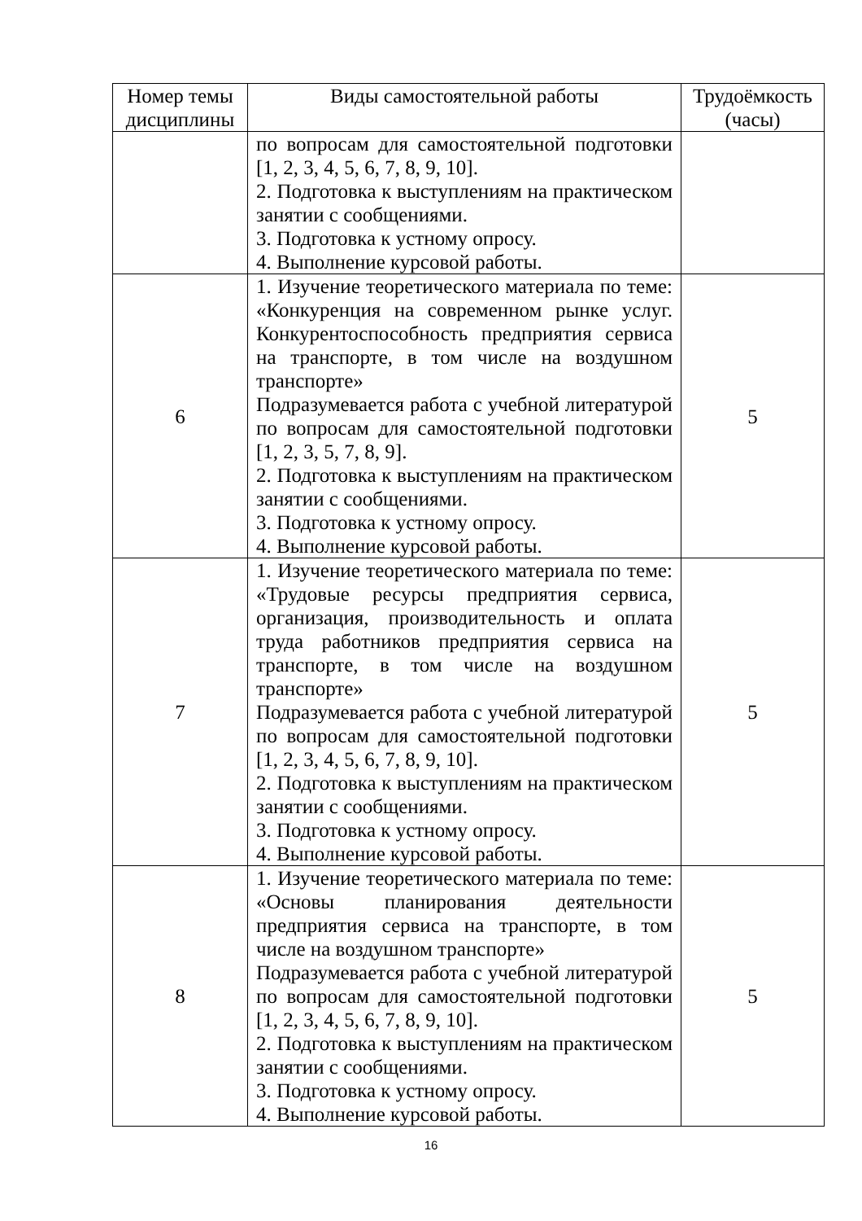| Номер темы дисциплины | Виды самостоятельной работы | Трудоёмкость (часы) |
| --- | --- | --- |
| | по вопросам для самостоятельной подготовки [1, 2, 3, 4, 5, 6, 7, 8, 9, 10]. 2. Подготовка к выступлениям на практическом занятии с сообщениями. 3. Подготовка к устному опросу. 4. Выполнение курсовой работы. | |
| 6 | 1. Изучение теоретического материала по теме: «Конкуренция на современном рынке услуг. Конкурентоспособность предприятия сервиса на транспорте, в том числе на воздушном транспорте» Подразумевается работа с учебной литературой по вопросам для самостоятельной подготовки [1, 2, 3, 5, 7, 8, 9]. 2. Подготовка к выступлениям на практическом занятии с сообщениями. 3. Подготовка к устному опросу. 4. Выполнение курсовой работы. | 5 |
| 7 | 1. Изучение теоретического материала по теме: «Трудовые ресурсы предприятия сервиса, организация, производительность и оплата труда работников предприятия сервиса на транспорте, в том числе на воздушном транспорте» Подразумевается работа с учебной литературой по вопросам для самостоятельной подготовки [1, 2, 3, 4, 5, 6, 7, 8, 9, 10]. 2. Подготовка к выступлениям на практическом занятии с сообщениями. 3. Подготовка к устному опросу. 4. Выполнение курсовой работы. | 5 |
| 8 | 1. Изучение теоретического материала по теме: «Основы планирования деятельности предприятия сервиса на транспорте, в том числе на воздушном транспорте» Подразумевается работа с учебной литературой по вопросам для самостоятельной подготовки [1, 2, 3, 4, 5, 6, 7, 8, 9, 10]. 2. Подготовка к выступлениям на практическом занятии с сообщениями. 3. Подготовка к устному опросу. 4. Выполнение курсовой работы. | 5 |
16